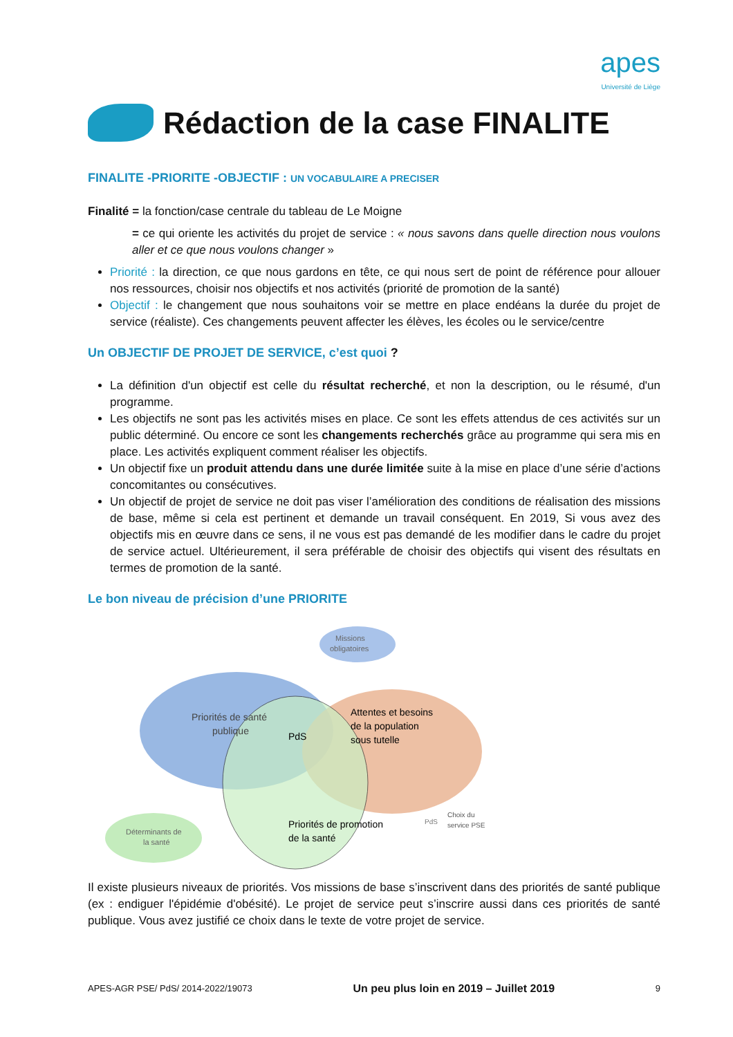apes
Université de Liège
Rédaction de la case FINALITE
FINALITE -PRIORITE -OBJECTIF : UN VOCABULAIRE A PRECISER
Finalité = la fonction/case centrale du tableau de Le Moigne
= ce qui oriente les activités du projet de service : « nous savons dans quelle direction nous voulons aller et ce que nous voulons changer »
Priorité : la direction, ce que nous gardons en tête, ce qui nous sert de point de référence pour allouer nos ressources, choisir nos objectifs et nos activités (priorité de promotion de la santé)
Objectif : le changement que nous souhaitons voir se mettre en place endéans la durée du projet de service (réaliste). Ces changements peuvent affecter les élèves, les écoles ou le service/centre
Un OBJECTIF DE PROJET DE SERVICE, c’est quoi ?
La définition d'un objectif est celle du résultat recherché, et non la description, ou le résumé, d'un programme.
Les objectifs ne sont pas les activités mises en place. Ce sont les effets attendus de ces activités sur un public déterminé. Ou encore ce sont les changements recherchés grâce au programme qui sera mis en place. Les activités expliquent comment réaliser les objectifs.
Un objectif fixe un produit attendu dans une durée limitée suite à la mise en place d’une série d’actions concomitantes ou consécutives.
Un objectif de projet de service ne doit pas viser l’amélioration des conditions de réalisation des missions de base, même si cela est pertinent et demande un travail conséquent. En 2019, Si vous avez des objectifs mis en œuvre dans ce sens, il ne vous est pas demandé de les modifier dans le cadre du projet de service actuel. Ultérieurement, il sera préférable de choisir des objectifs qui visent des résultats en termes de promotion de la santé.
Le bon niveau de précision d’une PRIORITE
Missions
obligatoires
Priorités de santé
publique
PdS
Attentes et besoins
de la population
sous tutelle
Priorités de promotion
de la santé
Déterminants de
la santé
PdS
Choix du
service PSE
Il existe plusieurs niveaux de priorités. Vos missions de base s’inscrivent dans des priorités de santé publique (ex : endiguer l'épidémie d'obésité). Le projet de service peut s’inscrire aussi dans ces priorités de santé publique. Vous avez justifié ce choix dans le texte de votre projet de service.
APES-AGR PSE/ PdS/ 2014-2022/19073 Un peu plus loin en 2019 – Juillet 2019 9